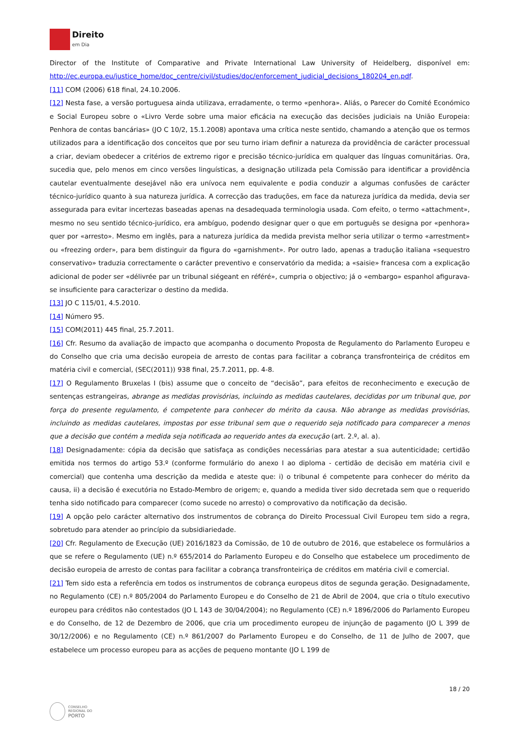Direito
em Dia
Director of the Institute of Comparative and Private International Law University of Heidelberg, disponível em: http://ec.europa.eu/justice_home/doc_centre/civil/studies/doc/enforcement_judicial_decisions_180204_en.pdf.
[11] COM (2006) 618 final, 24.10.2006.
[12] Nesta fase, a versão portuguesa ainda utilizava, erradamente, o termo «penhora». Aliás, o Parecer do Comité Económico e Social Europeu sobre o «Livro Verde sobre uma maior eficácia na execução das decisões judiciais na União Europeia: Penhora de contas bancárias» (JO C 10/2, 15.1.2008) apontava uma crítica neste sentido, chamando a atenção que os termos utilizados para a identificação dos conceitos que por seu turno iriam definir a natureza da providência de carácter processual a criar, deviam obedecer a critérios de extremo rigor e precisão técnico-jurídica em qualquer das línguas comunitárias. Ora, sucedia que, pelo menos em cinco versões linguísticas, a designação utilizada pela Comissão para identificar a providência cautelar eventualmente desejável não era unívoca nem equivalente e podia conduzir a algumas confusões de carácter técnico-jurídico quanto à sua natureza jurídica. A correcção das traduções, em face da natureza jurídica da medida, devia ser assegurada para evitar incertezas baseadas apenas na desadequada terminologia usada. Com efeito, o termo «attachment», mesmo no seu sentido técnico-jurídico, era ambíguo, podendo designar quer o que em português se designa por «penhora» quer por «arresto». Mesmo em inglês, para a natureza jurídica da medida prevista melhor seria utilizar o termo «arrestment» ou «freezing order», para bem distinguir da figura do «garnishment». Por outro lado, apenas a tradução italiana «sequestro conservativo» traduzia correctamente o carácter preventivo e conservatório da medida; a «saisie» francesa com a explicação adicional de poder ser «délivrée par un tribunal siégeant en référé», cumpria o objectivo; já o «embargo» espanhol afigurava-se insuficiente para caracterizar o destino da medida.
[13] JO C 115/01, 4.5.2010.
[14] Número 95.
[15] COM(2011) 445 final, 25.7.2011.
[16] Cfr. Resumo da avaliação de impacto que acompanha o documento Proposta de Regulamento do Parlamento Europeu e do Conselho que cria uma decisão europeia de arresto de contas para facilitar a cobrança transfronteiriça de créditos em matéria civil e comercial, (SEC(2011)) 938 final, 25.7.2011, pp. 4-8.
[17] O Regulamento Bruxelas I (bis) assume que o conceito de “decisão”, para efeitos de reconhecimento e execução de sentenças estrangeiras, abrange as medidas provisórias, incluindo as medidas cautelares, decididas por um tribunal que, por força do presente regulamento, é competente para conhecer do mérito da causa. Não abrange as medidas provisórias, incluindo as medidas cautelares, impostas por esse tribunal sem que o requerido seja notificado para comparecer a menos que a decisão que contém a medida seja notificada ao requerido antes da execução (art. 2.º, al. a).
[18] Designadamente: cópia da decisão que satisfaça as condições necessárias para atestar a sua autenticidade; certidão emitida nos termos do artigo 53.º (conforme formulário do anexo I ao diploma - certidão de decisão em matéria civil e comercial) que contenha uma descrição da medida e ateste que: i) o tribunal é competente para conhecer do mérito da causa, ii) a decisão é executória no Estado-Membro de origem; e, quando a medida tiver sido decretada sem que o requerido tenha sido notificado para comparecer (como sucede no arresto) o comprovativo da notificação da decisão.
[19] A opção pelo carácter alternativo dos instrumentos de cobrança do Direito Processual Civil Europeu tem sido a regra, sobretudo para atender ao princípio da subsidiariedade.
[20] Cfr. Regulamento de Execução (UE) 2016/1823 da Comissão, de 10 de outubro de 2016, que estabelece os formulários a que se refere o Regulamento (UE) n.º 655/2014 do Parlamento Europeu e do Conselho que estabelece um procedimento de decisão europeia de arresto de contas para facilitar a cobrança transfronteiriça de créditos em matéria civil e comercial.
[21] Tem sido esta a referência em todos os instrumentos de cobrança europeus ditos de segunda geração. Designadamente, no Regulamento (CE) n.º 805/2004 do Parlamento Europeu e do Conselho de 21 de Abril de 2004, que cria o título executivo europeu para créditos não contestados (JO L 143 de 30/04/2004); no Regulamento (CE) n.º 1896/2006 do Parlamento Europeu e do Conselho, de 12 de Dezembro de 2006, que cria um procedimento europeu de injunção de pagamento (JO L 399 de 30/12/2006) e no Regulamento (CE) n.º 861/2007 do Parlamento Europeu e do Conselho, de 11 de Julho de 2007, que estabelece um processo europeu para as acções de pequeno montante (JO L 199 de
18 / 20
CONSELHO
REGIONAL DO
PORTO